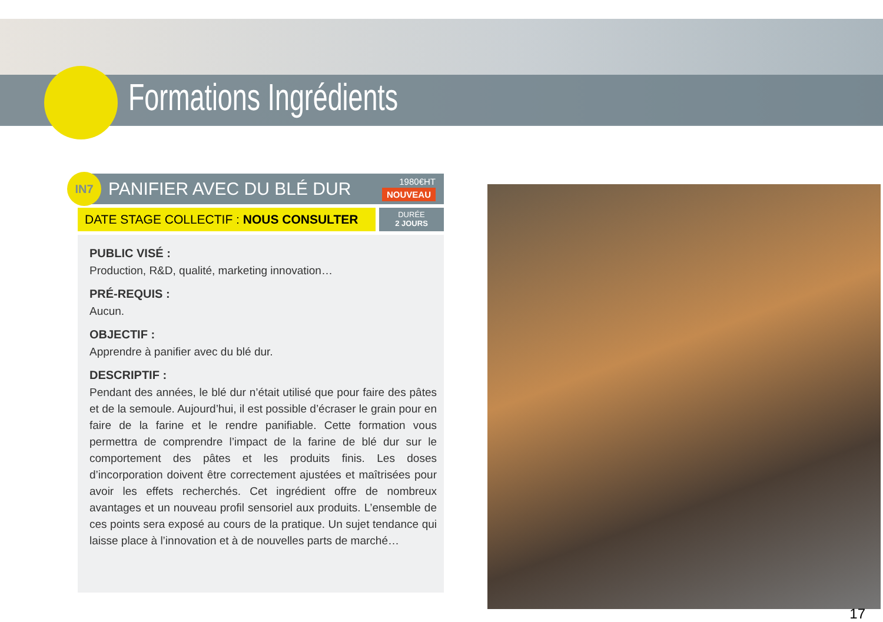Formations Ingrédients
IN7
PANIFIER AVEC DU BLÉ DUR
1980€HT
NOUVEAU
DATE STAGE COLLECTIF : NOUS CONSULTER
DURÉE
2 JOURS
PUBLIC VISÉ :
Production, R&D, qualité, marketing innovation…
PRÉ-REQUIS :
Aucun.
OBJECTIF :
Apprendre à panifier avec du blé dur.
DESCRIPTIF :
Pendant des années, le blé dur n’était utilisé que pour faire des pâtes et de la semoule. Aujourd’hui, il est possible d’écraser le grain pour en faire de la farine et le rendre panifiable. Cette formation vous permettra de comprendre l’impact de la farine de blé dur sur le comportement des pâtes et les produits finis. Les doses d’incorporation doivent être correctement ajustées et maîtrisées pour avoir les effets recherchés. Cet ingrédient offre de nombreux avantages et un nouveau profil sensoriel aux produits. L’ensemble de ces points sera exposé au cours de la pratique. Un sujet tendance qui laisse place à l’innovation et à de nouvelles parts de marché…
17